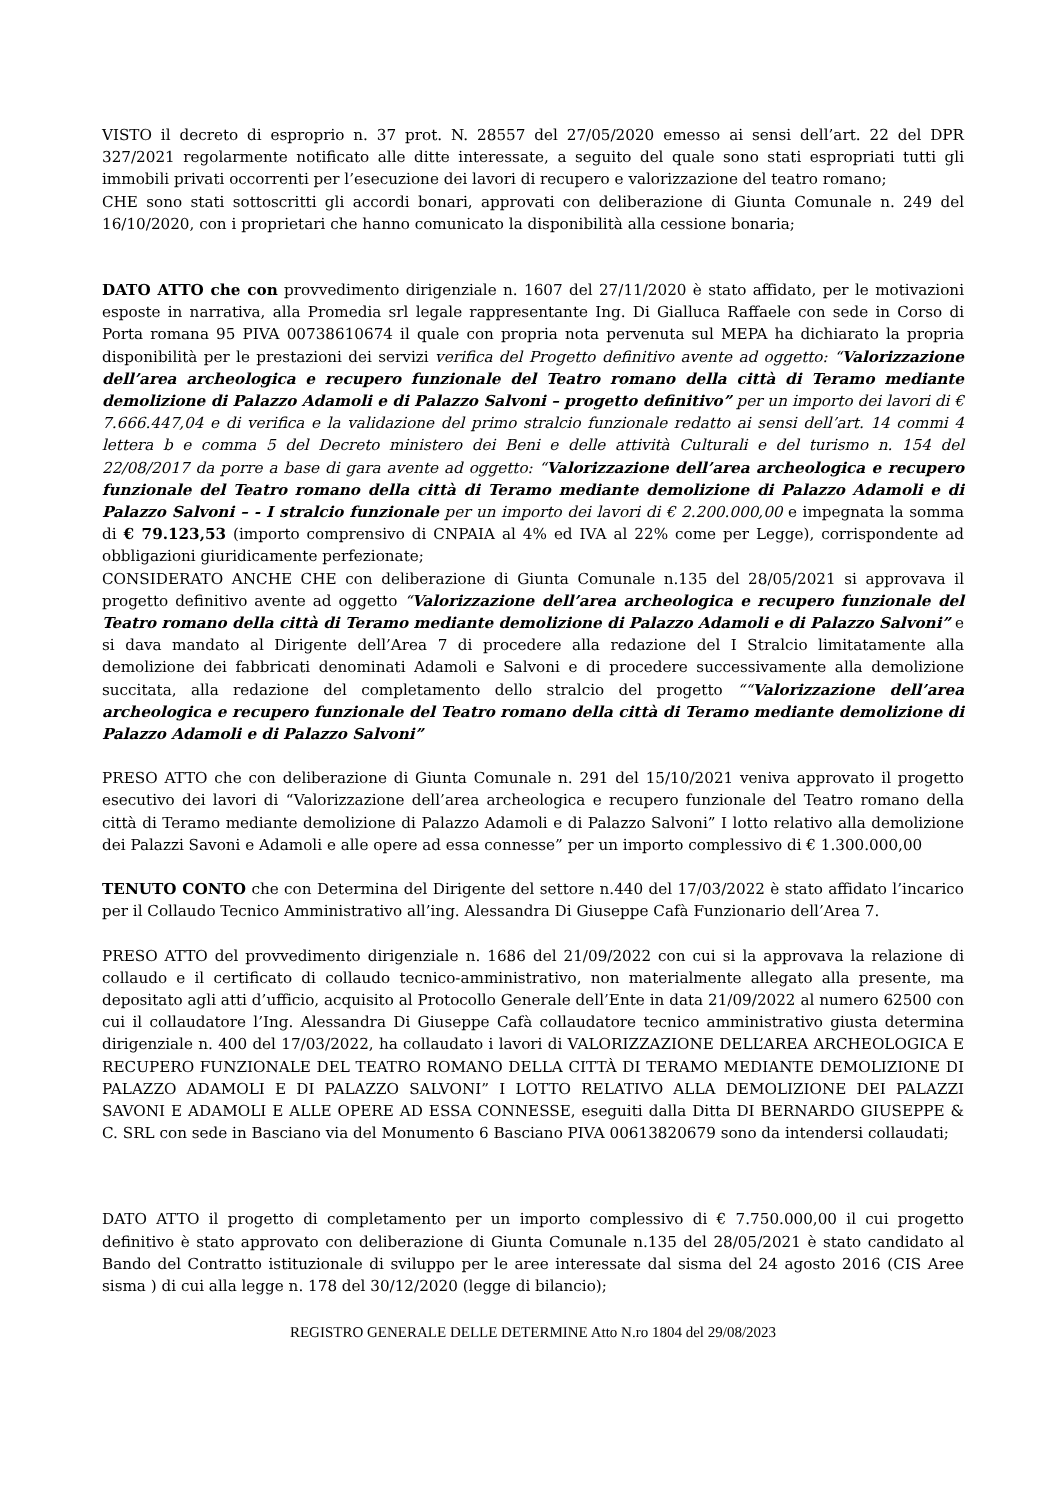VISTO il decreto di esproprio n. 37 prot. N. 28557 del 27/05/2020 emesso ai sensi dell’art. 22 del DPR 327/2021 regolarmente notificato alle ditte interessate, a seguito del quale sono stati espropriati tutti gli immobili privati occorrenti per l’esecuzione dei lavori di recupero e valorizzazione del teatro romano;
CHE sono stati sottoscritti gli accordi bonari, approvati con deliberazione di Giunta Comunale n. 249 del 16/10/2020, con i proprietari che hanno comunicato la disponibilità alla cessione bonaria;
DATO ATTO che con provvedimento dirigenziale n. 1607 del 27/11/2020 è stato affidato, per le motivazioni esposte in narrativa, alla Promedia srl legale rappresentante Ing. Di Gialluca Raffaele con sede in Corso di Porta romana 95 PIVA 00738610674 il quale con propria nota pervenuta sul MEPA ha dichiarato la propria disponibilità per le prestazioni dei servizi verifica del Progetto definitivo avente ad oggetto: “Valorizzazione dell’area archeologica e recupero funzionale del Teatro romano della città di Teramo mediante demolizione di Palazzo Adamoli e di Palazzo Salvoni – progetto definitivo” per un importo dei lavori di € 7.666.447,04 e di verifica e la validazione del primo stralcio funzionale redatto ai sensi dell’art. 14 commi 4 lettera b e comma 5 del Decreto ministero dei Beni e delle attività Culturali e del turismo n. 154 del 22/08/2017 da porre a base di gara avente ad oggetto: “Valorizzazione dell’area archeologica e recupero funzionale del Teatro romano della città di Teramo mediante demolizione di Palazzo Adamoli e di Palazzo Salvoni – - I stralcio funzionale per un importo dei lavori di € 2.200.000,00 e impegnata la somma di € 79.123,53 (importo comprensivo di CNPAIA al 4% ed IVA al 22% come per Legge), corrispondente ad obbligazioni giuridicamente perfezionate;
CONSIDERATO ANCHE CHE con deliberazione di Giunta Comunale n.135 del 28/05/2021 si approvava il progetto definitivo avente ad oggetto “Valorizzazione dell’area archeologica e recupero funzionale del Teatro romano della città di Teramo mediante demolizione di Palazzo Adamoli e di Palazzo Salvoni” e si dava mandato al Dirigente dell’Area 7 di procedere alla redazione del I Stralcio limitatamente alla demolizione dei fabbricati denominati Adamoli e Salvoni e di procedere successivamente alla demolizione succitata, alla redazione del completamento dello stralcio del progetto ““Valorizzazione dell’area archeologica e recupero funzionale del Teatro romano della città di Teramo mediante demolizione di Palazzo Adamoli e di Palazzo Salvoni”
PRESO ATTO che con deliberazione di Giunta Comunale n. 291 del 15/10/2021 veniva approvato il progetto esecutivo dei lavori di “Valorizzazione dell’area archeologica e recupero funzionale del Teatro romano della città di Teramo mediante demolizione di Palazzo Adamoli e di Palazzo Salvoni” I lotto relativo alla demolizione dei Palazzi Savoni e Adamoli e alle opere ad essa connesse” per un importo complessivo di € 1.300.000,00
TENUTO CONTO che con Determina del Dirigente del settore n.440 del 17/03/2022 è stato affidato l’incarico per il Collaudo Tecnico Amministrativo all’ing. Alessandra Di Giuseppe Cafà Funzionario dell’Area 7.
PRESO ATTO del provvedimento dirigenziale n. 1686 del 21/09/2022 con cui si la approvava la relazione di collaudo e il certificato di collaudo tecnico-amministrativo, non materialmente allegato alla presente, ma depositato agli atti d’ufficio, acquisito al Protocollo Generale dell’Ente in data 21/09/2022 al numero 62500 con cui il collaudatore l’Ing. Alessandra Di Giuseppe Cafà collaudatore tecnico amministrativo giusta determina dirigenziale n. 400 del 17/03/2022, ha collaudato i lavori di VALORIZZAZIONE DELL’AREA ARCHEOLOGICA E RECUPERO FUNZIONALE DEL TEATRO ROMANO DELLA CITTÀ DI TERAMO MEDIANTE DEMOLIZIONE DI PALAZZO ADAMOLI E DI PALAZZO SALVONI” I LOTTO RELATIVO ALLA DEMOLIZIONE DEI PALAZZI SAVONI E ADAMOLI E ALLE OPERE AD ESSA CONNESSE, eseguiti dalla Ditta DI BERNARDO GIUSEPPE & C. SRL con sede in Basciano via del Monumento 6 Basciano PIVA 00613820679 sono da intendersi collaudati;
DATO ATTO il progetto di completamento per un importo complessivo di € 7.750.000,00 il cui progetto definitivo è stato approvato con deliberazione di Giunta Comunale n.135 del 28/05/2021 è stato candidato al Bando del Contratto istituzionale di sviluppo per le aree interessate dal sisma del 24 agosto 2016 (CIS Aree sisma ) di cui alla legge n. 178 del 30/12/2020 (legge di bilancio);
REGISTRO GENERALE DELLE DETERMINE Atto N.ro 1804 del 29/08/2023